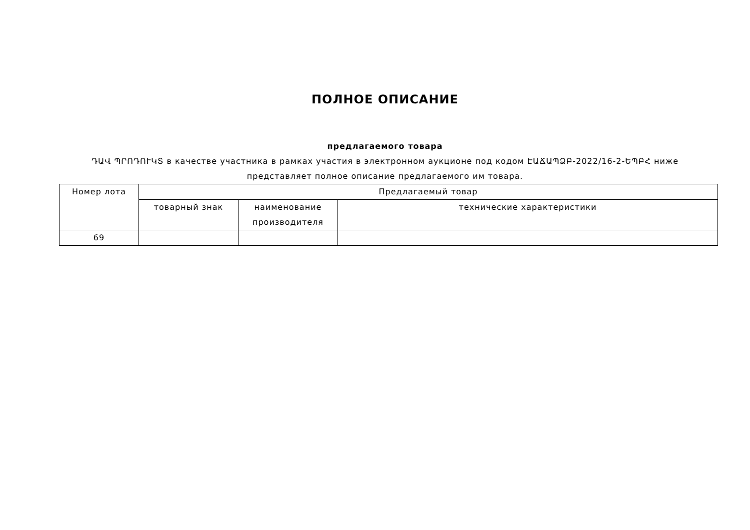ПОЛНОЕ ОПИСАНИЕ
предлагаемого товара
ԴԱՎ ՊՐՈԴՈՒԿՏ в качестве участника в рамках участия в электронном аукционе под кодом ԷԱՃԱՊՁԲ-2022/16-2-ԵՊԲՀ ниже
представляет полное описание предлагаемого им товара.
| Номер лота | Предлагаемый товар | | |
| --- | --- | --- | --- |
| | товарный знак | наименование производителя | технические характеристики |
| 69 | | | |